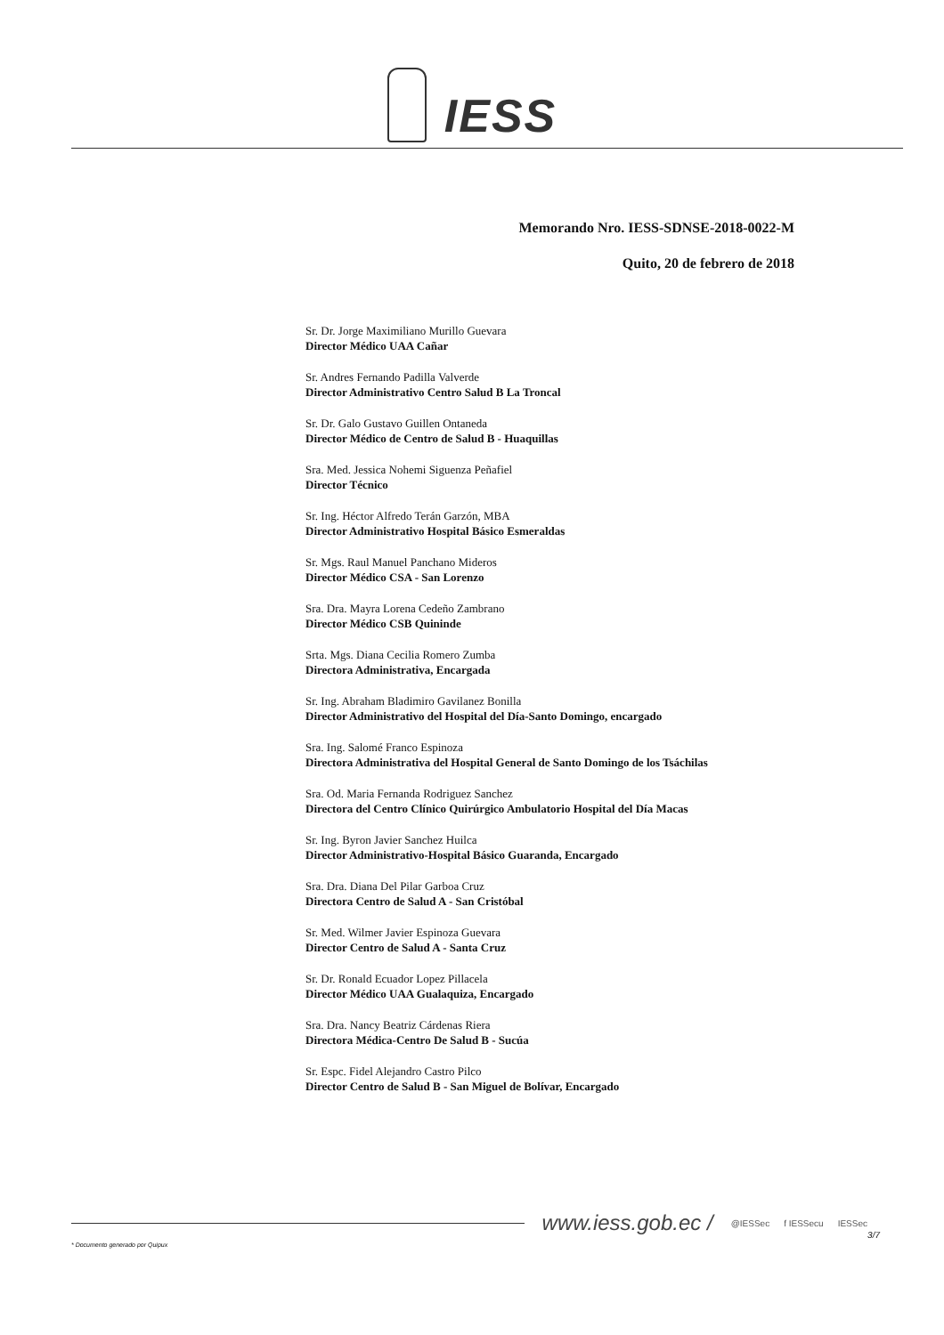IESS
Memorando Nro. IESS-SDNSE-2018-0022-M
Quito, 20 de febrero de 2018
Sr. Dr. Jorge Maximiliano Murillo Guevara
Director Médico UAA Cañar
Sr. Andres Fernando Padilla Valverde
Director Administrativo Centro Salud B La Troncal
Sr. Dr. Galo Gustavo Guillen Ontaneda
Director Médico de Centro de Salud B - Huaquillas
Sra. Med. Jessica Nohemi Siguenza Peñafiel
Director Técnico
Sr. Ing. Héctor Alfredo Terán Garzón, MBA
Director Administrativo Hospital Básico Esmeraldas
Sr. Mgs. Raul Manuel Panchano Mideros
Director Médico CSA - San Lorenzo
Sra. Dra. Mayra Lorena Cedeño Zambrano
Director Médico CSB Quininde
Srta. Mgs. Diana Cecilia Romero Zumba
Directora Administrativa, Encargada
Sr. Ing. Abraham Bladimiro Gavilanez Bonilla
Director Administrativo del Hospital del Día-Santo Domingo, encargado
Sra. Ing. Salomé Franco Espinoza
Directora Administrativa del Hospital General de Santo Domingo de los Tsáchilas
Sra. Od. Maria Fernanda Rodriguez Sanchez
Directora del Centro Clínico Quirúrgico Ambulatorio Hospital del Día Macas
Sr. Ing. Byron Javier Sanchez Huilca
Director Administrativo-Hospital Básico Guaranda, Encargado
Sra. Dra. Diana Del Pilar Garboa Cruz
Directora Centro de Salud A - San Cristóbal
Sr. Med. Wilmer Javier Espinoza Guevara
Director Centro de Salud A - Santa Cruz
Sr. Dr. Ronald Ecuador Lopez Pillacela
Director Médico UAA Gualaquiza, Encargado
Sra. Dra. Nancy Beatriz Cárdenas Riera
Directora Médica-Centro De Salud B - Sucúa
Sr. Espc. Fidel Alejandro Castro Pilco
Director Centro de Salud B - San Miguel de Bolívar, Encargado
www.iess.gob.ec / @IESSec f IESSecu IESSec
3/7
* Documento generado por Quipux